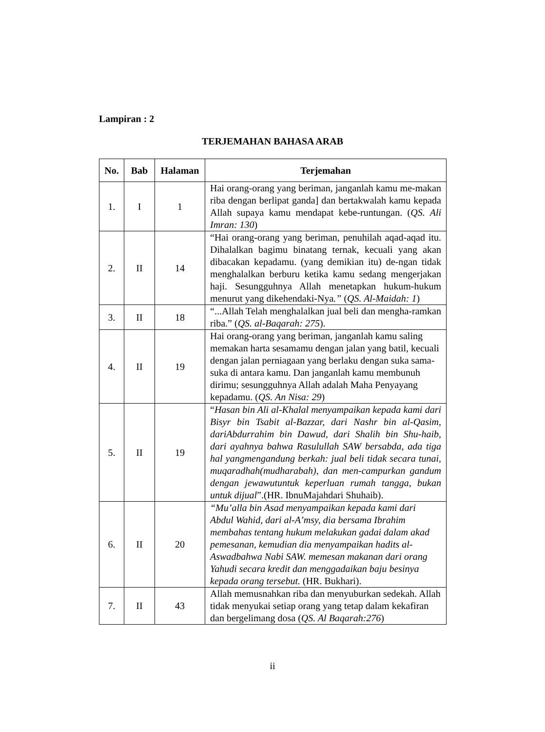Lampiran : 2
TERJEMAHAN BAHASA ARAB
| No. | Bab | Halaman | Terjemahan |
| --- | --- | --- | --- |
| 1. | I | 1 | Hai orang-orang yang beriman, janganlah kamu me-makan riba dengan berlipat ganda] dan bertakwalah kamu kepada Allah supaya kamu mendapat kebe-runtungan. ( QS. Ali Imran: 130 ) |
| 2. | II | 14 | “Hai orang-orang yang beriman, penuhilah aqad-aqad itu. Dihalalkan bagimu binatang ternak, kecuali yang akan dibacakan kepadamu. (yang demikian itu) de-ngan tidak menghalalkan berburu ketika kamu sedang mengerjakan haji. Sesungguhnya Allah menetapkan hukum-hukum menurut yang dikehendaki-Nya .” ( QS. Al-Maidah: 1 ) |
| 3. | II | 18 | “...Allah Telah menghalalkan jual beli dan mengha-ramkan riba.” ( QS. al-Baqarah: 275 ). |
| 4. | II | 19 | Hai orang-orang yang beriman, janganlah kamu saling memakan harta sesamamu dengan jalan yang batil, kecuali dengan jalan perniagaan yang berlaku dengan suka sama-suka di antara kamu. Dan janganlah kamu membunuh dirimu; sesungguhnya Allah adalah Maha Penyayang kepadamu. ( QS. An Nisa: 29 ) |
| 5. | II | 19 | “ Hasan bin Ali al-Khalal menyampaikan kepada kami dari Bisyr bin Tsabit al-Bazzar, dari Nashr bin al-Qasim, dariAbdurrahim bin Dawud, dari Shalih bin Shu-haib, dari ayahnya bahwa Rasulullah SAW bersabda, ada tiga hal yangmengandung berkah: jual beli tidak secara tunai, muqaradhah(mudharabah), dan men-campurkan gandum dengan jewawutuntuk keperluan rumah tangga, bukan untuk dijual ”.(HR. IbnuMajahdari Shuhaib). |
| 6. | II | 20 | “Mu’alla bin Asad menyampaikan kepada kami dari Abdul Wahid, dari al-A’msy, dia bersama Ibrahim membahas tentang hukum melakukan gadai dalam akad pemesanan, kemudian dia menyampaikan hadits al-Aswadbahwa Nabi SAW. memesan makanan dari orang Yahudi secara kredit dan menggadaikan baju besinya kepada orang tersebut. (HR. Bukhari). |
| 7. | II | 43 | Allah memusnahkan riba dan menyuburkan sedekah. Allah tidak menyukai setiap orang yang tetap dalam kekafiran dan bergelimang dosa ( QS. Al Baqarah:276 ) |
ii